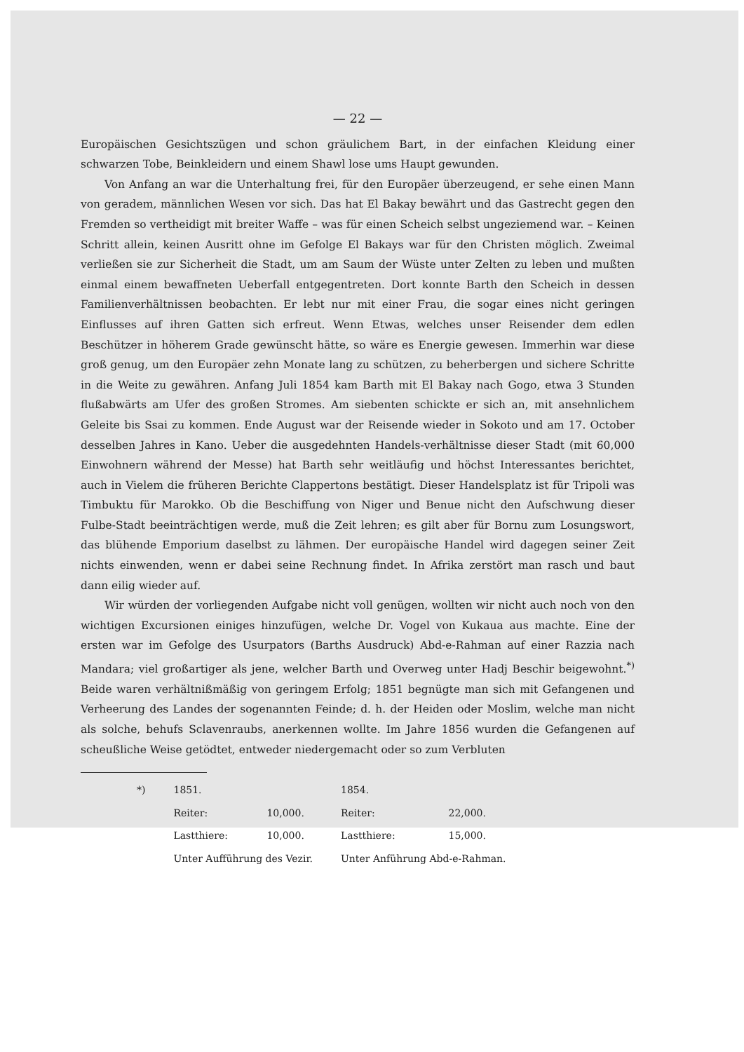— 22 —
Europäischen Gesichtszügen und schon gräulichem Bart, in der einfachen Kleidung einer schwarzen Tobe, Beinkleidern und einem Shawl lose ums Haupt gewunden.
Von Anfang an war die Unterhaltung frei, für den Europäer überzeugend, er sehe einen Mann von geradem, männlichen Wesen vor sich. Das hat El Bakay bewährt und das Gastrecht gegen den Fremden so vertheidigt mit breiter Waffe – was für einen Scheich selbst ungeziemend war. – Keinen Schritt allein, keinen Ausritt ohne im Gefolge El Bakays war für den Christen möglich. Zweimal verließen sie zur Sicherheit die Stadt, um am Saum der Wüste unter Zelten zu leben und mußten einmal einem bewaffneten Ueberfall entgegentreten. Dort konnte Barth den Scheich in dessen Familienverhältnissen beobachten. Er lebt nur mit einer Frau, die sogar eines nicht geringen Einflusses auf ihren Gatten sich erfreut. Wenn Etwas, welches unser Reisender dem edlen Beschützer in höherem Grade gewünscht hätte, so wäre es Energie gewesen. Immerhin war diese groß genug, um den Europäer zehn Monate lang zu schützen, zu beherbergen und sichere Schritte in die Weite zu gewähren. Anfang Juli 1854 kam Barth mit El Bakay nach Gogo, etwa 3 Stunden flußabwärts am Ufer des großen Stromes. Am siebenten schickte er sich an, mit ansehnlichem Geleite bis Ssai zu kommen. Ende August war der Reisende wieder in Sokoto und am 17. October desselben Jahres in Kano. Ueber die ausgedehnten Handels-verhältnisse dieser Stadt (mit 60,000 Einwohnern während der Messe) hat Barth sehr weitläufig und höchst Interessantes berichtet, auch in Vielem die früheren Berichte Clappertons bestätigt. Dieser Handelsplatz ist für Tripoli was Timbuktu für Marokko. Ob die Beschiffung von Niger und Benue nicht den Aufschwung dieser Fulbe-Stadt beeinträchtigen werde, muß die Zeit lehren; es gilt aber für Bornu zum Losungswort, das blühende Emporium daselbst zu lähmen. Der europäische Handel wird dagegen seiner Zeit nichts einwenden, wenn er dabei seine Rechnung findet. In Afrika zerstört man rasch und baut dann eilig wieder auf.
Wir würden der vorliegenden Aufgabe nicht voll genügen, wollten wir nicht auch noch von den wichtigen Excursionen einiges hinzufügen, welche Dr. Vogel von Kukaua aus machte. Eine der ersten war im Gefolge des Usurpators (Barths Ausdruck) Abd-e-Rahman auf einer Razzia nach Mandara; viel großartiger als jene, welcher Barth und Overweg unter Hadj Beschir beigewohnt.<sup>*)</sup> Beide waren verhältnißmäßig von geringem Erfolg; 1851 begnügte man sich mit Gefangenen und Verheerung des Landes der sogenannten Feinde; d. h. der Heiden oder Moslim, welche man nicht als solche, behufs Sclavenraubs, anerkennen wollte. Im Jahre 1856 wurden die Gefangenen auf scheußliche Weise getödtet, entweder niedergemacht oder so zum Verbluten
| *) | 1851. | | 1854. | |
| | Reiter: | 10,000. | Reiter: | 22,000. |
| | Lastthiere: | 10,000. | Lastthiere: | 15,000. |
| | Unter Aufführung des Vezir. | | Unter Anführung Abd-e-Rahman. | |